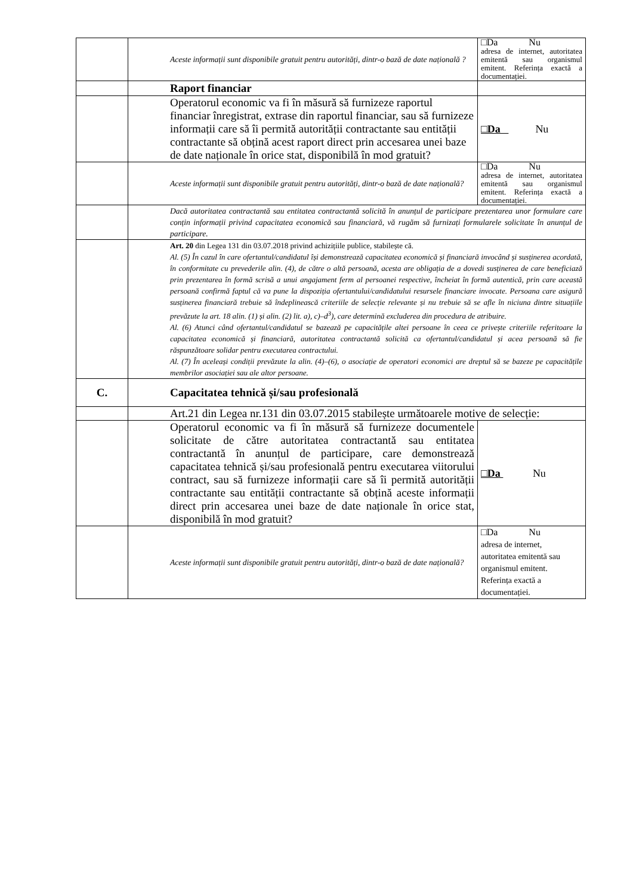| | Aceste informații sunt disponibile gratuit pentru autorități, dintr-o bază de date națională ? | □Da Nu adresa de internet, autoritatea emitentă sau organismul emitent. Referința exactă a documentației. |
| | Raport financiar | |
| | Operatorul economic va fi în măsură să furnizeze raportul financiar înregistrat, extrase din raportul financiar, sau să furnizeze informații care să îi permită autorității contractante sau entității contractante să obțină acest raport direct prin accesarea unei baze de date naționale în orice stat, disponibilă în mod gratuit? | □Da Nu |
| | Aceste informații sunt disponibile gratuit pentru autorități, dintr-o bază de date națională? | □Da Nu adresa de internet, autoritatea emitentă sau organismul emitent. Referința exactă a documentației. |
| | Dacă autoritatea contractantă sau entitatea contractantă solicită în anunțul de participare prezentarea unor formulare care conțin informații privind capacitatea economică sau financiară, vă rugăm să furnizați formularele solicitate în anunțul de participare. | |
| | Art. 20 din Legea 131 din 03.07.2018 privind achizițiile publice, stabilește că. Al. (5) În cazul în care ofertantul/candidatul își demonstrează capacitatea economică și financiară invocând și susținerea acordată, în conformitate cu prevederile alin. (4), de către o altă persoană, acesta are obligația de a dovedi susținerea de care beneficiază prin prezentarea în formă scrisă a unui angajament ferm al persoanei respective, încheiat în formă autentică, prin care această persoană confirmă faptul că va pune la dispoziția ofertantului/candidatului resursele financiare invocate. Persoana care asigură susținerea financiară trebuie să îndeplinească criteriile de selecție relevante și nu trebuie să se afle în niciuna dintre situațiile prevăzute la art. 18 alin. (1) și alin. (2) lit. a), c)–d<sup>3</sup>), care determină excluderea din procedura de atribuire. Al. (6) Atunci când ofertantul/candidatul se bazează pe capacitățile altei persoane în ceea ce privește criteriile referitoare la capacitatea economică și financiară, autoritatea contractantă solicită ca ofertantul/candidatul și acea persoană să fie răspunzătoare solidar pentru executarea contractului. Al. (7) În aceleași condiții prevăzute la alin. (4)–(6), o asociație de operatori economici are dreptul să se bazeze pe capacitățile membrilor asociației sau ale altor persoane. | |
| C. | Capacitatea tehnică și/sau profesională | |
| | Art.21 din Legea nr.131 din 03.07.2015 stabilește următoarele motive de selecție: | |
| | Operatorul economic va fi în măsură să furnizeze documentele solicitate de către autoritatea contractantă sau entitatea contractantă în anunțul de participare, care demonstrează capacitatea tehnică și/sau profesională pentru executarea viitorului contract, sau să furnizeze informații care să îi permită autorității contractante sau entității contractante să obțină aceste informații direct prin accesarea unei baze de date naționale în orice stat, disponibilă în mod gratuit? | □Da Nu |
| | Aceste informații sunt disponibile gratuit pentru autorități, dintr-o bază de date națională? | □Da Nu adresa de internet, autoritatea emitentă sau organismul emitent. Referința exactă a documentației. |